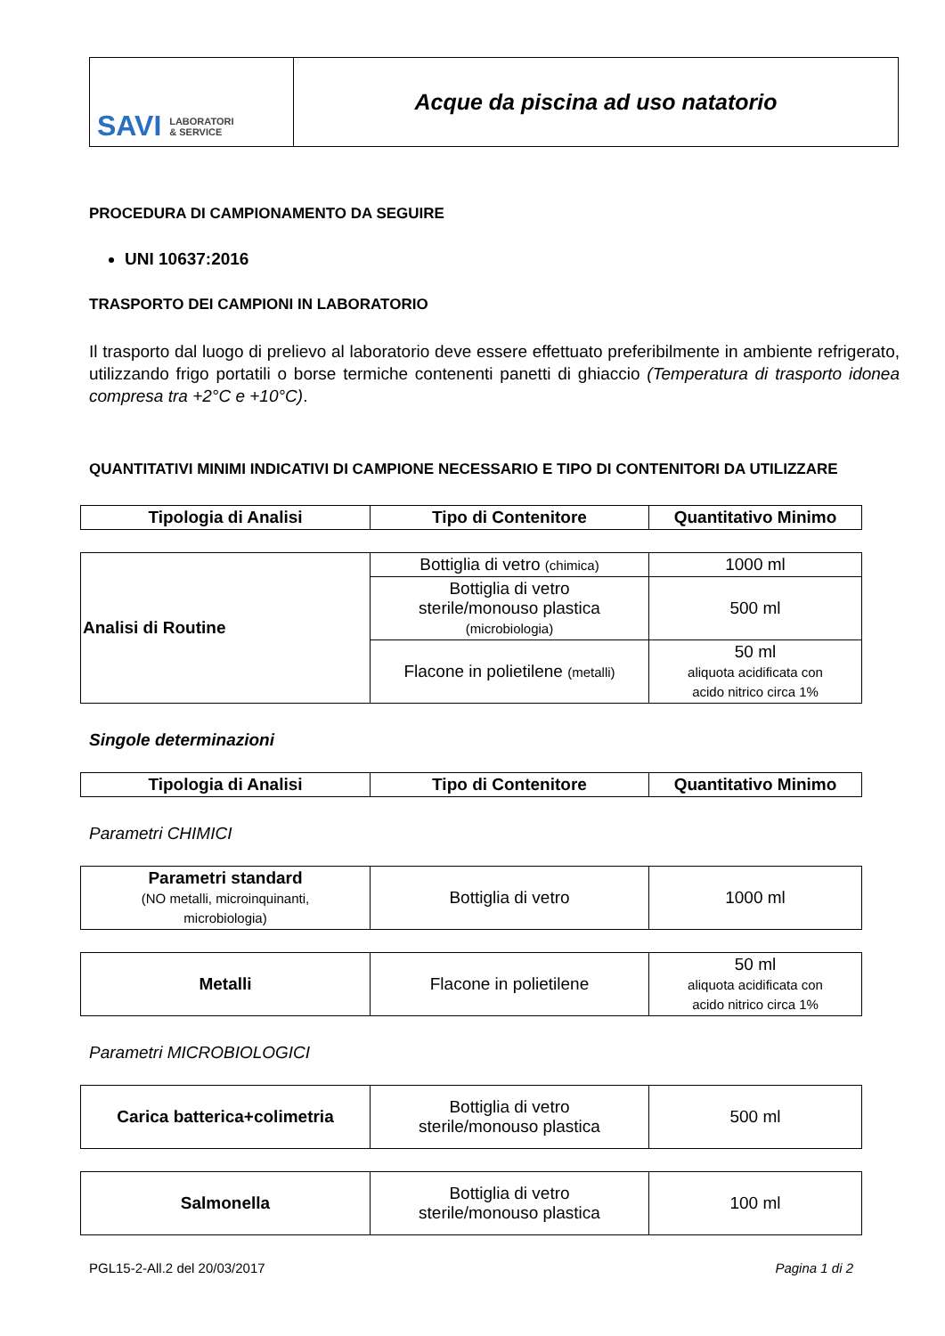| SAVI LABORATORI & SERVICE | Acque da piscina ad uso natatorio |
PROCEDURA DI CAMPIONAMENTO DA SEGUIRE
UNI 10637:2016
TRASPORTO DEI CAMPIONI IN LABORATORIO
Il trasporto dal luogo di prelievo al laboratorio deve essere effettuato preferibilmente in ambiente refrigerato, utilizzando frigo portatili o borse termiche contenenti panetti di ghiaccio (Temperatura di trasporto idonea compresa tra +2°C e +10°C).
QUANTITATIVI MINIMI INDICATIVI DI CAMPIONE NECESSARIO E TIPO DI CONTENITORI DA UTILIZZARE
| Tipologia di Analisi | Tipo di Contenitore | Quantitativo Minimo |
| --- | --- | --- |
| Analisi di Routine | Bottiglia di vetro (chimica) | 1000 ml |
| | Bottiglia di vetro sterile/monouso plastica (microbiologia) | 500 ml |
| | Flacone in polietilene (metalli) | 50 ml aliquota acidificata con acido nitrico circa 1% |
Singole determinazioni
| Tipologia di Analisi | Tipo di Contenitore | Quantitativo Minimo |
| --- | --- | --- |
Parametri CHIMICI
| Parametri standard (NO metalli, microinquinanti, microbiologia) | Bottiglia di vetro | 1000 ml |
| Metalli | Flacone in polietilene | 50 ml aliquota acidificata con acido nitrico circa 1% |
Parametri MICROBIOLOGICI
| Carica batterica+colimetria | Bottiglia di vetro sterile/monouso plastica | 500 ml |
| Salmonella | Bottiglia di vetro sterile/monouso plastica | 100 ml |
PGL15-2-All.2 del 20/03/2017 Pagina 1 di 2